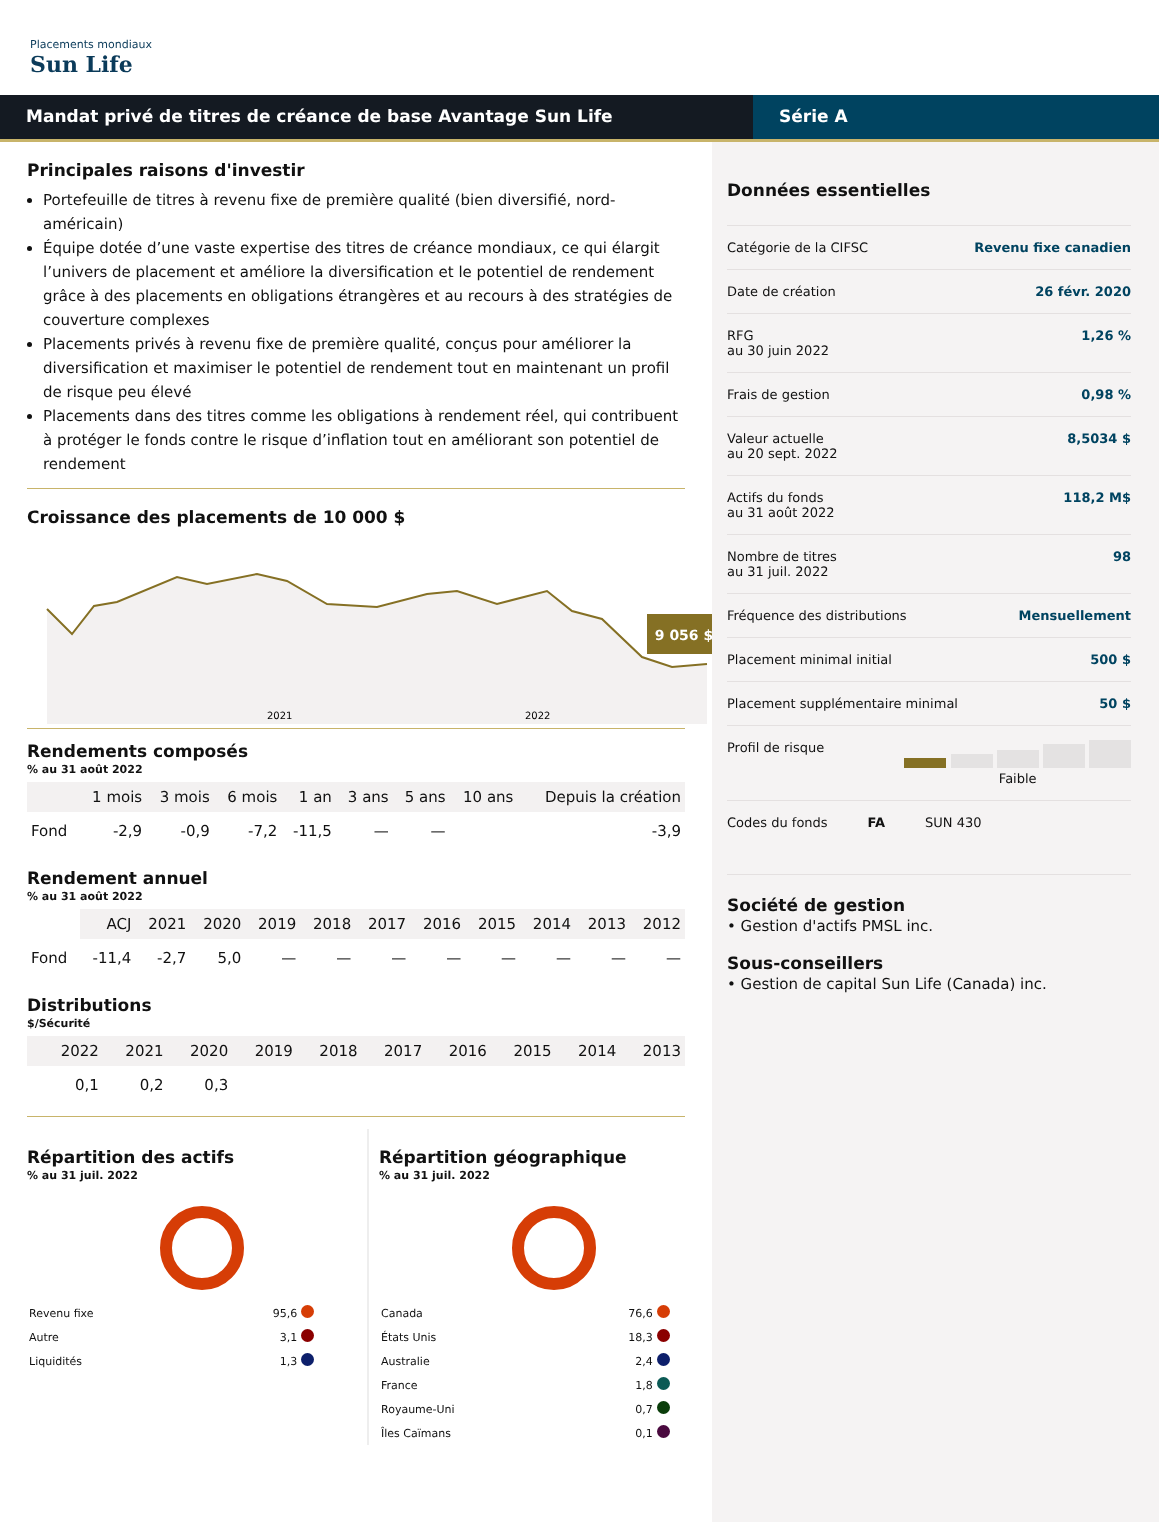Placements mondiaux
Sun Life
Mandat privé de titres de créance de base Avantage Sun Life Série A
Principales raisons d'investir
Portefeuille de titres à revenu fixe de première qualité (bien diversifié, nord-américain)
Équipe dotée d’une vaste expertise des titres de créance mondiaux, ce qui élargit l’univers de placement et améliore la diversification et le potentiel de rendement grâce à des placements en obligations étrangères et au recours à des stratégies de couverture complexes
Placements privés à revenu fixe de première qualité, conçus pour améliorer la diversification et maximiser le potentiel de rendement tout en maintenant un profil de risque peu élevé
Placements dans des titres comme les obligations à rendement réel, qui contribuent à protéger le fonds contre le risque d’inflation tout en améliorant son potentiel de rendement
Croissance des placements de 10 000 $
9 056 $
2021
2022
Rendements composés
% au 31 août 2022
| | 1 mois | 3 mois | 6 mois | 1 an | 3 ans | 5 ans | 10 ans | Depuis la création |
| --- | --- | --- | --- | --- | --- | --- | --- | --- |
| Fond | -2,9 | -0,9 | -7,2 | -11,5 | — | — | | -3,9 |
Rendement annuel
% au 31 août 2022
| | ACJ | 2021 | 2020 | 2019 | 2018 | 2017 | 2016 | 2015 | 2014 | 2013 | 2012 |
| --- | --- | --- | --- | --- | --- | --- | --- | --- | --- | --- | --- |
| Fond | -11,4 | -2,7 | 5,0 | — | — | — | — | — | — | — | — |
Distributions
$/Sécurité
| | 2022 | 2021 | 2020 | 2019 | 2018 | 2017 | 2016 | 2015 | 2014 | 2013 |
| --- | --- | --- | --- | --- | --- | --- | --- | --- | --- | --- |
| | 0,1 | 0,2 | 0,3 | | | | | | | |
Répartition des actifs
% au 31 juil. 2022
| Revenu fixe | 95,6 | |
| Autre | 3,1 | |
| Liquidités | 1,3 | |
Répartition géographique
% au 31 juil. 2022
| Canada | 76,6 | |
| États Unis | 18,3 | |
| Australie | 2,4 | |
| France | 1,8 | |
| Royaume-Uni | 0,7 | |
| Îles Caïmans | 0,1 | |
Données essentielles
Catégorie de la CIFSC Revenu fixe canadien
Date de création 26 févr. 2020
RFG
au 30 juin 2022 1,26 %
Frais de gestion 0,98 %
Valeur actuelle
au 20 sept. 2022 8,5034 $
Actifs du fonds
au 31 août 2022 118,2 M$
Nombre de titres
au 31 juil. 2022 98
Fréquence des distributions Mensuellement
Placement minimal initial 500 $
Placement supplémentaire minimal 50 $
Profil de risque
Faible
Codes du fonds FA SUN 430
Société de gestion
• Gestion d'actifs PMSL inc.
Sous-conseillers
• Gestion de capital Sun Life (Canada) inc.